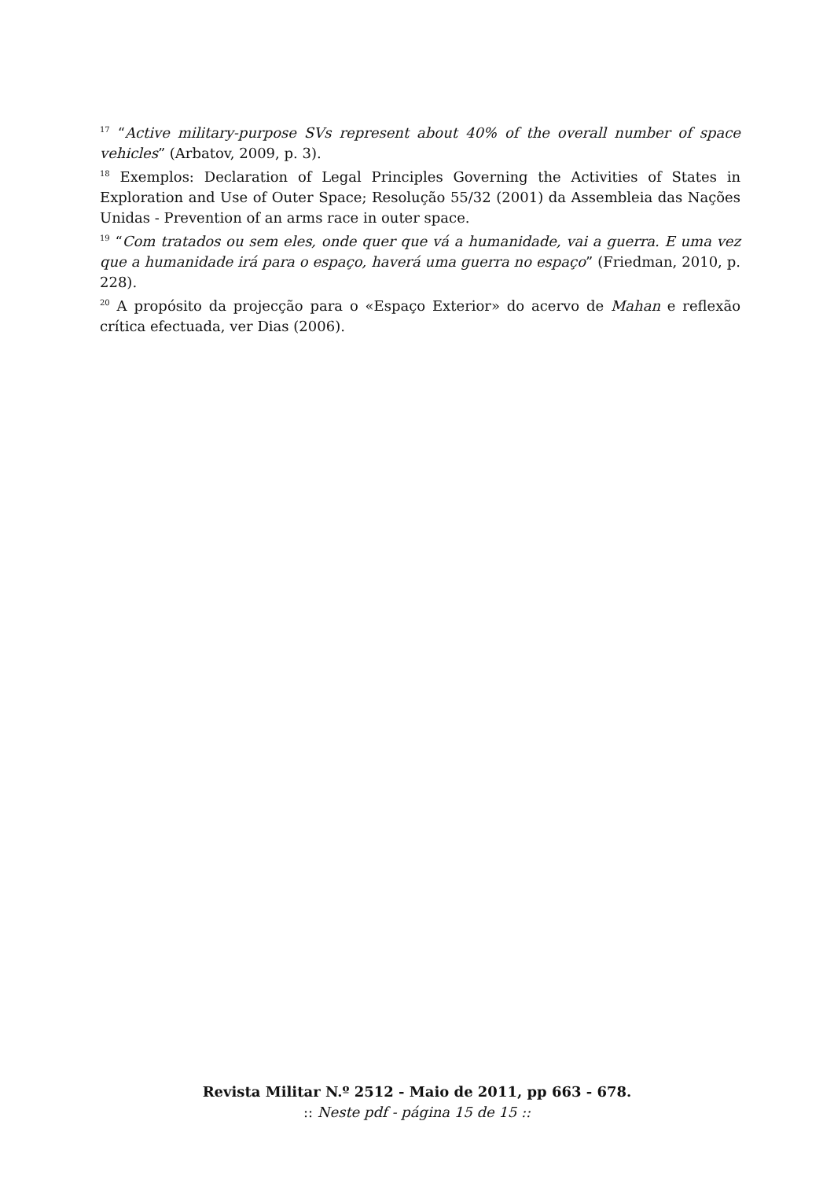<sup>17</sup> “Active military-purpose SVs represent about 40% of the overall number of space vehicles” (Arbatov, 2009, p. 3).
<sup>18</sup> Exemplos: Declaration of Legal Principles Governing the Activities of States in Exploration and Use of Outer Space; Resolução 55/32 (2001) da Assembleia das Nações Unidas - Prevention of an arms race in outer space.
<sup>19</sup> “Com tratados ou sem eles, onde quer que vá a humanidade, vai a guerra. E uma vez que a humanidade irá para o espaço, haverá uma guerra no espaço” (Friedman, 2010, p. 228).
<sup>20</sup> A propósito da projecção para o «Espaço Exterior» do acervo de Mahan e reflexão crítica efectuada, ver Dias (2006).
Revista Militar N.º 2512 - Maio de 2011, pp 663 - 678.
:: Neste pdf - página 15 de 15 ::